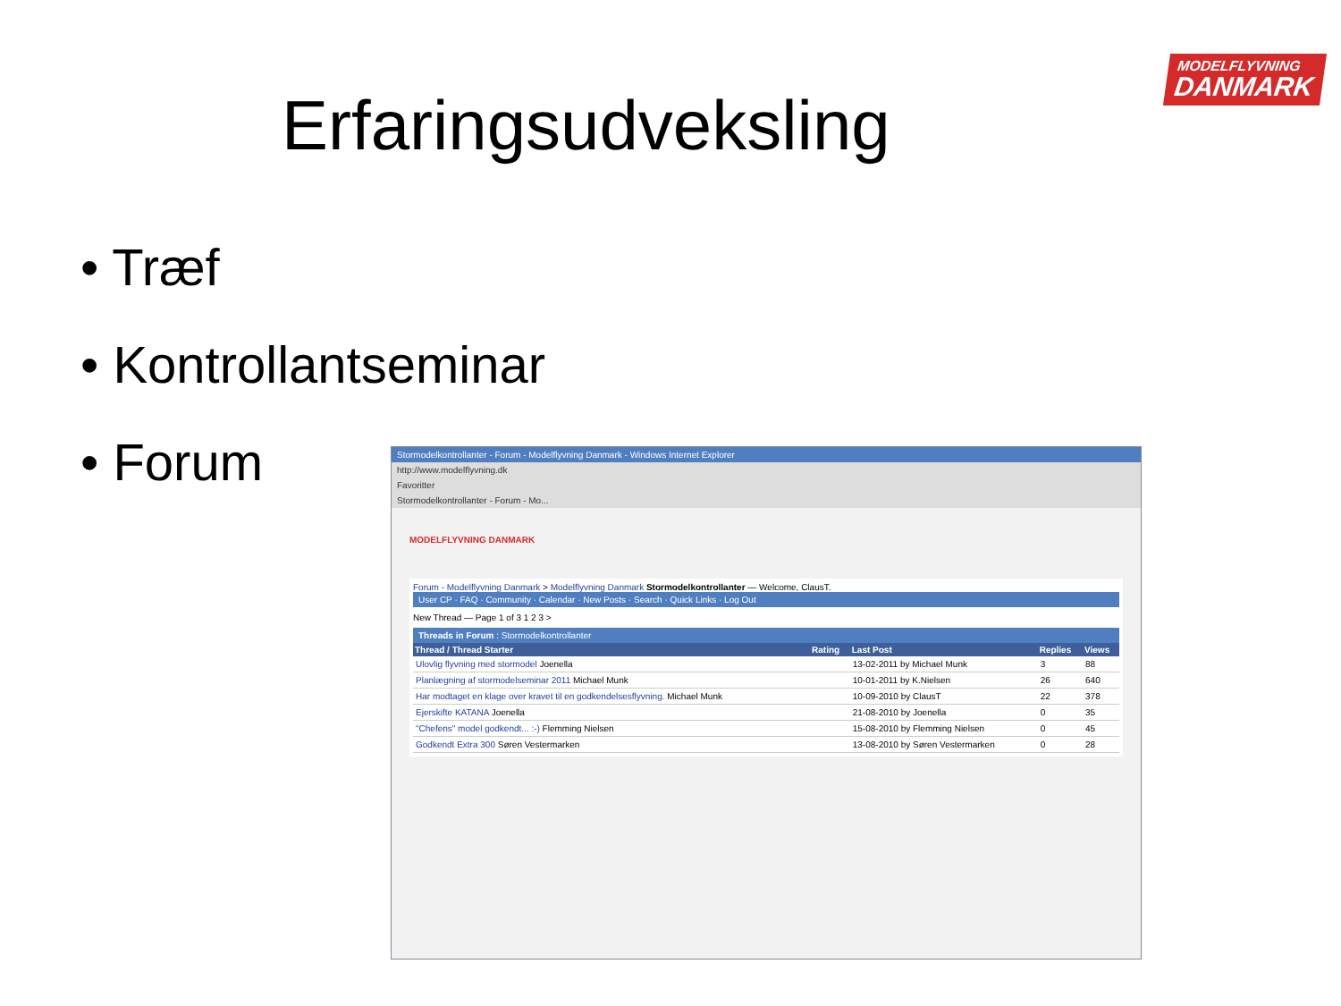Erfaringsudveksling
MODELFLYVNING
DANMARK
• Træf
• Kontrollantseminar
• Forum
Stormodelkontrollanter - Forum - Modelflyvning Danmark - Windows Internet Explorer
http://www.modelflyvning.dk
Favoritter
Stormodelkontrollanter - Forum - Mo...
MODELFLYVNING DANMARK
Forum - Modelflyvning Danmark > Modelflyvning Danmark Stormodelkontrollanter — Welcome, ClausT.
User CP · FAQ · Community · Calendar · New Posts · Search · Quick Links · Log Out
New Thread — Page 1 of 3 1 2 3 >
Threads in Forum : Stormodelkontrollanter
| Thread / Thread Starter | Rating | Last Post | Replies | Views |
| --- | --- | --- | --- | --- |
| Ulovlig flyvning med stormodel Joenella | | 13-02-2011 by Michael Munk | 3 | 88 |
| Planlægning af stormodelseminar 2011 Michael Munk | | 10-01-2011 by K.Nielsen | 26 | 640 |
| Har modtaget en klage over kravet til en godkendelsesflyvning. Michael Munk | | 10-09-2010 by ClausT | 22 | 378 |
| Ejerskifte KATANA Joenella | | 21-08-2010 by Joenella | 0 | 35 |
| "Chefens" model godkendt... :-) Flemming Nielsen | | 15-08-2010 by Flemming Nielsen | 0 | 45 |
| Godkendt Extra 300 Søren Vestermarken | | 13-08-2010 by Søren Vestermarken | 0 | 28 |